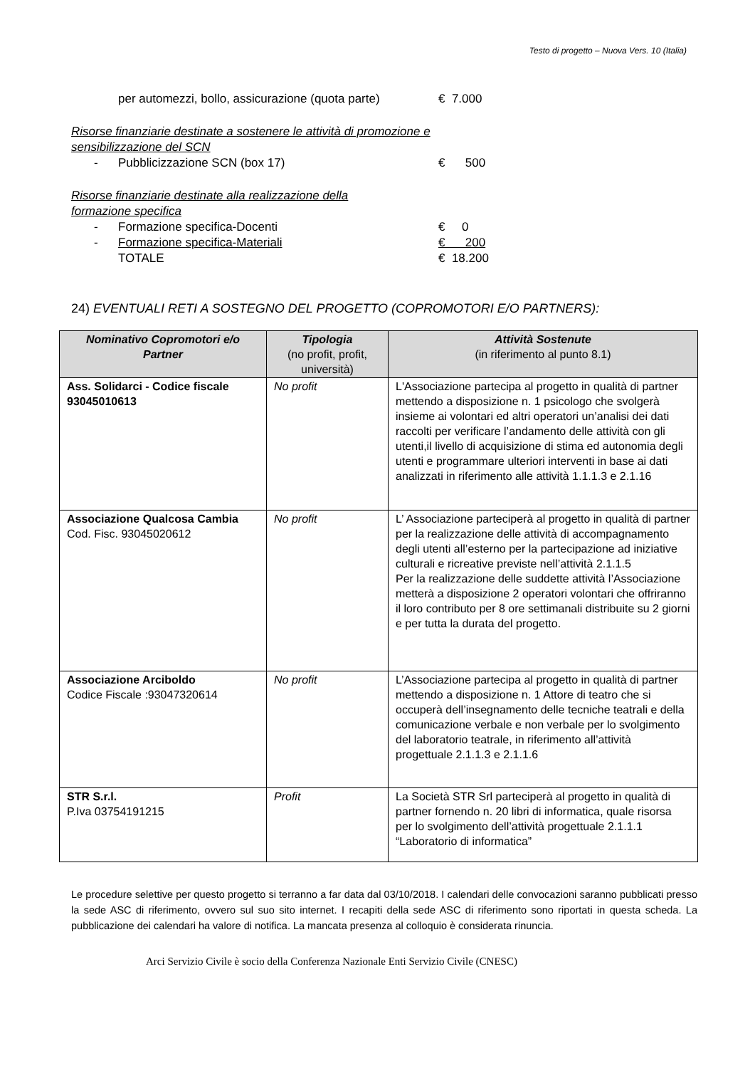Testo di progetto – Nuova Vers. 10 (Italia)
per automezzi, bollo, assicurazione (quota parte) € 7.000
Risorse finanziarie destinate a sostenere le attività di promozione e
sensibilizzazione del SCN
- Pubblicizzazione SCN (box 17) € 500
Risorse finanziarie destinate alla realizzazione della
formazione specifica
- Formazione specifica-Docenti € 0
- Formazione specifica-Materiali € 200
TOTALE € 18.200
24) EVENTUALI RETI A SOSTEGNO DEL PROGETTO (COPROMOTORI E/O PARTNERS):
| Nominativo Copromotori e/o Partner | Tipologia (no profit, profit, università) | Attività Sostenute (in riferimento al punto 8.1) |
| --- | --- | --- |
| Ass. Solidarci - Codice fiscale 93045010613 | No profit | L'Associazione partecipa al progetto in qualità di partner mettendo a disposizione n. 1 psicologo che svolgerà insieme ai volontari ed altri operatori un’analisi dei dati raccolti per verificare l’andamento delle attività con gli utenti,il livello di acquisizione di stima ed autonomia degli utenti e programmare ulteriori interventi in base ai dati analizzati in riferimento alle attività 1.1.1.3 e 2.1.16 |
| Associazione Qualcosa Cambia Cod. Fisc. 93045020612 | No profit | L’ Associazione parteciperà al progetto in qualità di partner per la realizzazione delle attività di accompagnamento degli utenti all’esterno per la partecipazione ad iniziative culturali e ricreative previste nell’attività 2.1.1.5 Per la realizzazione delle suddette attività l’Associazione metterà a disposizione 2 operatori volontari che offriranno il loro contributo per 8 ore settimanali distribuite su 2 giorni e per tutta la durata del progetto. |
| Associazione Arciboldo Codice Fiscale :93047320614 | No profit | L’Associazione partecipa al progetto in qualità di partner mettendo a disposizione n. 1 Attore di teatro che si occuperà dell’insegnamento delle tecniche teatrali e della comunicazione verbale e non verbale per lo svolgimento del laboratorio teatrale, in riferimento all’attività progettuale 2.1.1.3 e 2.1.1.6 |
| STR S.r.l. P.Iva 03754191215 | Profit | La Società STR Srl parteciperà al progetto in qualità di partner fornendo n. 20 libri di informatica, quale risorsa per lo svolgimento dell’attività progettuale 2.1.1.1 “Laboratorio di informatica” |
Le procedure selettive per questo progetto si terranno a far data dal 03/10/2018. I calendari delle convocazioni saranno pubblicati presso la sede ASC di riferimento, ovvero sul suo sito internet. I recapiti della sede ASC di riferimento sono riportati in questa scheda. La pubblicazione dei calendari ha valore di notifica. La mancata presenza al colloquio è considerata rinuncia.
Arci Servizio Civile è socio della Conferenza Nazionale Enti Servizio Civile (CNESC)